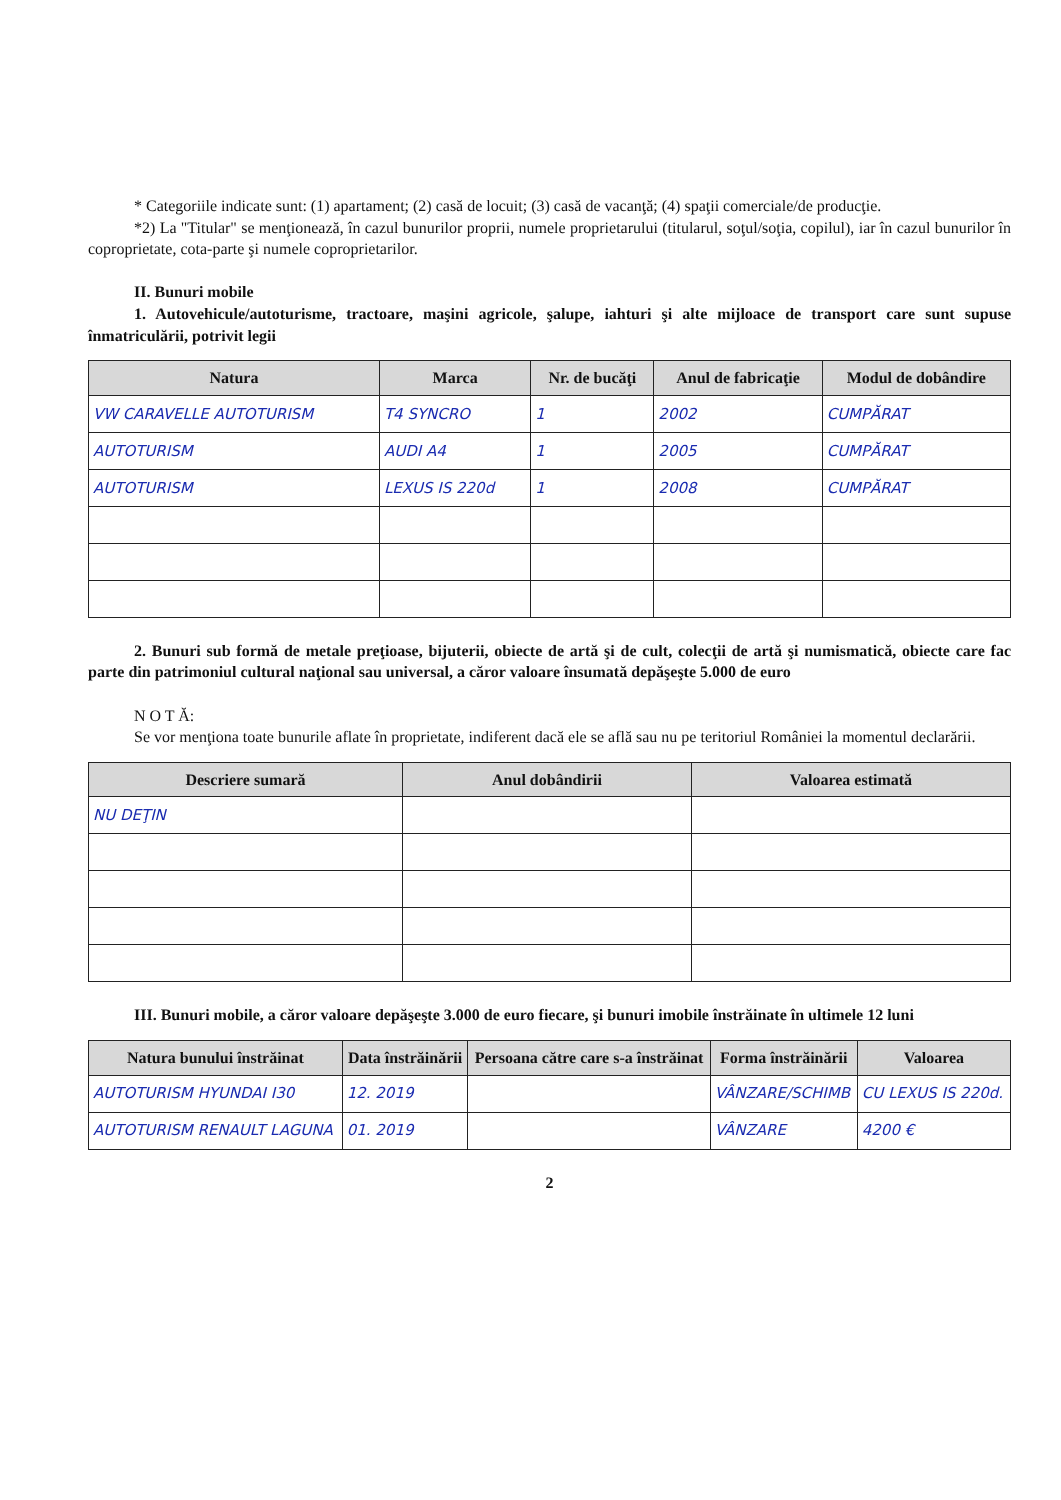* Categoriile indicate sunt: (1) apartament; (2) casă de locuit; (3) casă de vacanţă; (4) spaţii comerciale/de producţie.
*2) La "Titular" se menţionează, în cazul bunurilor proprii, numele proprietarului (titularul, soţul/soţia, copilul), iar în cazul bunurilor în coproprietate, cota-parte şi numele coproprietarilor.
II. Bunuri mobile
1. Autovehicule/autoturisme, tractoare, maşini agricole, şalupe, iahturi şi alte mijloace de transport care sunt supuse înmatriculării, potrivit legii
| Natura | Marca | Nr. de bucăţi | Anul de fabricaţie | Modul de dobândire |
| --- | --- | --- | --- | --- |
| VW CARAVELLE AUTOTURISM | T4 SYNCRO | 1 | 2002 | CUMPĂRAT |
| AUTOTURISM | AUDI A4 | 1 | 2005 | CUMPĂRAT |
| AUTOTURISM | LEXUS IS 220d | 1 | 2008 | CUMPĂRAT |
2. Bunuri sub formă de metale preţioase, bijuterii, obiecte de artă şi de cult, colecţii de artă şi numismatică, obiecte care fac parte din patrimoniul cultural naţional sau universal, a căror valoare însumată depăşeşte 5.000 de euro
N O T Ă:
Se vor menţiona toate bunurile aflate în proprietate, indiferent dacă ele se află sau nu pe teritoriul României la momentul declarării.
| Descriere sumară | Anul dobândirii | Valoarea estimată |
| --- | --- | --- |
| NU DEŢIN | | |
III. Bunuri mobile, a căror valoare depăşeşte 3.000 de euro fiecare, şi bunuri imobile înstrăinate în ultimele 12 luni
| Natura bunului înstrăinat | Data înstrăinării | Persoana către care s-a înstrăinat | Forma înstrăinării | Valoarea |
| --- | --- | --- | --- | --- |
| AUTOTURISM HYUNDAI I30 | 12. 2019 | | VÂNZARE/SCHIMB | CU LEXUS IS 220d. |
| AUTOTURISM RENAULT LAGUNA | 01. 2019 | | VÂNZARE | 4200 € |
2